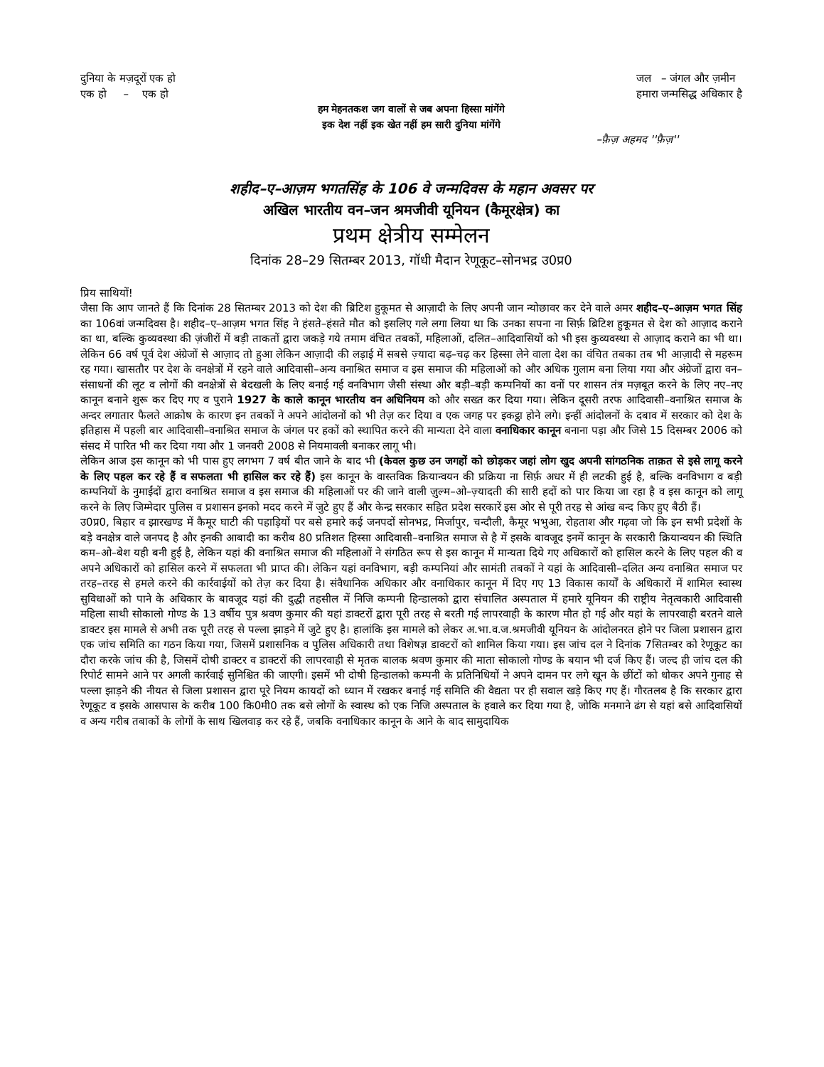दुनिया के मज़दूरों एक हो
एक हो – एक हो
जल – जंगल और ज़मीन
हमारा जन्मसिद्ध अधिकार है
हम मेहनतकश जग वालों से जब अपना हिस्सा मांगेंगे
इक देश नहीं इक खेत नहीं हम सारी दुनिया मांगेंगे
–फ़ैज़ अहमद ''फ़ैज़''
शहीद–ए–आज़म भगतसिंह के 106 वे जन्मदिवस के महान अवसर पर
अखिल भारतीय वन–जन श्रमजीवी यूनियन (कैमूरक्षेत्र) का
प्रथम क्षेत्रीय सम्मेलन
दिनांक 28–29 सितम्बर 2013, गॉधी मैदान रेणूकूट–सोनभद्र उ0प्र0
प्रिय साथियों!
जैसा कि आप जानते हैं कि दिनांक 28 सितम्बर 2013 को देश की ब्रिटिश हुकूमत से आज़ादी के लिए अपनी जान न्योछावर कर देने वाले अमर शहीद–ए–आज़म भगत सिंह का 106वां जन्मदिवस है। शहीद–ए–आज़म भगत सिंह ने हंसते–हंसते मौत को इसलिए गले लगा लिया था कि उनका सपना ना सिर्फ़ ब्रिटिश हुकूमत से देश को आज़ाद कराने का था, बल्कि कुव्यवस्था की ज़ंजीरों में बड़ी ताकतों द्वारा जकड़े गये तमाम वंचित तबकों, महिलाओं, दलित–आदिवासियों को भी इस कुव्यवस्था से आज़ाद कराने का भी था। लेकिन 66 वर्ष पूर्व देश अंग्रेजों से आज़ाद तो हुआ लेकिन आज़ादी की लड़ाई में सबसे ज़्यादा बढ़–चढ़ कर हिस्सा लेने वाला देश का वंचित तबका तब भी आज़ादी से महरूम रह गया। खासतौर पर देश के वनक्षेत्रों में रहने वाले आदिवासी–अन्य वनाश्रित समाज व इस समाज की महिलाओं को और अधिक गुलाम बना लिया गया और अंग्रेजों द्वारा वन–संसाधनों की लूट व लोगों की वनक्षेत्रों से बेदखली के लिए बनाई गई वनविभाग जैसी संस्था और बड़ी–बड़ी कम्पनियों का वनों पर शासन तंत्र मज़बूत करने के लिए नए–नए कानून बनाने शुरू कर दिए गए व पुराने 1927 के काले कानून भारतीय वन अधिनियम को और सख्त कर दिया गया। लेकिन दूसरी तरफ आदिवासी–वनाश्रित समाज के अन्दर लगातार फैलते आक्रोष के कारण इन तबकों ने अपने आंदोलनों को भी तेज़ कर दिया व एक जगह पर इकट्ठा होने लगे। इन्हीं आंदोलनों के दबाव में सरकार को देश के इतिहास में पहली बार आदिवासी–वनाश्रित समाज के जंगल पर हकों को स्थापित करने की मान्यता देने वाला वनाधिकार कानून बनाना पड़ा और जिसे 15 दिसम्बर 2006 को संसद में पारित भी कर दिया गया और 1 जनवरी 2008 से नियमावली बनाकर लागू भी।
लेकिन आज इस कानून को भी पास हुए लगभग 7 वर्ष बीत जाने के बाद भी (केवल कुछ उन जगहों को छोड़कर जहां लोग खुद अपनी सांगठनिक ताक़त से इसे लागू करने के लिए पहल कर रहे हैं व सफलता भी हासिल कर रहे हैं) इस कानून के वास्तविक क्रियान्वयन की प्रक्रिया ना सिर्फ़ अधर में ही लटकी हुई है, बल्कि वनविभाग व बड़ी कम्पनियों के नुमाईंदों द्वारा वनाश्रित समाज व इस समाज की महिलाओं पर की जाने वाली ज़ुल्म–ओ–ज़्यादती की सारी हदों को पार किया जा रहा है व इस कानून को लागू करने के लिए जिम्मेदार पुलिस व प्रशासन इनको मदद करने में जुटे हुए हैं और केन्द्र सरकार सहित प्रदेश सरकारें इस ओर से पूरी तरह से आंख बन्द किए हुए बैठी हैं।
उ0प्र0, बिहार व झारखण्ड में कैमूर घाटी की पहाड़ियों पर बसे हमारे कई जनपदों सोनभद्र, मिर्जापुर, चन्दौली, कैमूर भभुआ, रोहताश और गढ़वा जो कि इन सभी प्रदेशों के बड़े वनक्षेत्र वाले जनपद है और इनकी आबादी का करीब 80 प्रतिशत हिस्सा आदिवासी–वनाश्रित समाज से है में इसके बावजूद इनमें कानून के सरकारी क्रियान्वयन की स्थिति कम–ओ–बेश यही बनी हुई है, लेकिन यहां की वनाश्रित समाज की महिलाओं ने संगठित रूप से इस कानून में मान्यता दिये गए अधिकारों को हासिल करने के लिए पहल की व अपने अधिकारों को हासिल करने में सफलता भी प्राप्त की। लेकिन यहां वनविभाग, बड़ी कम्पनियां और सामंती तबकों ने यहां के आदिवासी–दलित अन्य वनाश्रित समाज पर तरह–तरह से हमले करने की कार्रवाईयों को तेज़ कर दिया है। संवैधानिक अधिकार और वनाधिकार कानून में दिए गए 13 विकास कार्यों के अधिकारों में शामिल स्वास्थ सुविधाओं को पाने के अधिकार के बावजूद यहां की दुद्धी तहसील में निजि कम्पनी हिन्डालको द्वारा संचालित अस्पताल में हमारे यूनियन की राष्ट्रीय नेतृत्वकारी आदिवासी महिला साथी सोकालो गोण्ड के 13 वर्षीय पुत्र श्रवण कुमार की यहां डाक्टरों द्वारा पूरी तरह से बरती गई लापरवाही के कारण मौत हो गई और यहां के लापरवाही बरतने वाले डाक्टर इस मामले से अभी तक पूरी तरह से पल्ला झाड़ने में जुटे हुए है। हालांकि इस मामले को लेकर अ.भा.व.ज.श्रमजीवी यूनियन के आंदोलनरत होने पर जिला प्रशासन द्वारा एक जांच समिति का गठन किया गया, जिसमें प्रशासनिक व पुलिस अधिकारी तथा विशेषज्ञ डाक्टरों को शामिल किया गया। इस जांच दल ने दिनांक 7सितम्बर को रेणूकूट का दौरा करके जांच की है, जिसमें दोषी डाक्टर व डाक्टरों की लापरवाही से मृतक बालक श्रवण कुमार की माता सोकालो गोण्ड के बयान भी दर्ज किए हैं। जल्द ही जांच दल की रिपोर्ट सामने आने पर अगली कार्रवाई सुनिश्चित की जाएगी। इसमें भी दोषी हिन्डालको कम्पनी के प्रतिनिधियों ने अपने दामन पर लगे खून के छींटों को धोकर अपने गुनाह से पल्ला झाड़ने की नीयत से जिला प्रशासन द्वारा पूरे नियम कायदों को ध्यान में रखकर बनाई गई समिति की वैद्यता पर ही सवाल खड़े किए गए हैं। गौरतलब है कि सरकार द्वारा रेणूकूट व इसके आसपास के करीब 100 कि0मी0 तक बसे लोगों के स्वास्थ को एक निजि अस्पताल के हवाले कर दिया गया है, जोकि मनमाने ढंग से यहां बसे आदिवासियों व अन्य गरीब तबाकों के लोगों के साथ खिलवाड़ कर रहे हैं, जबकि वनाधिकार कानून के आने के बाद सामुदायिक